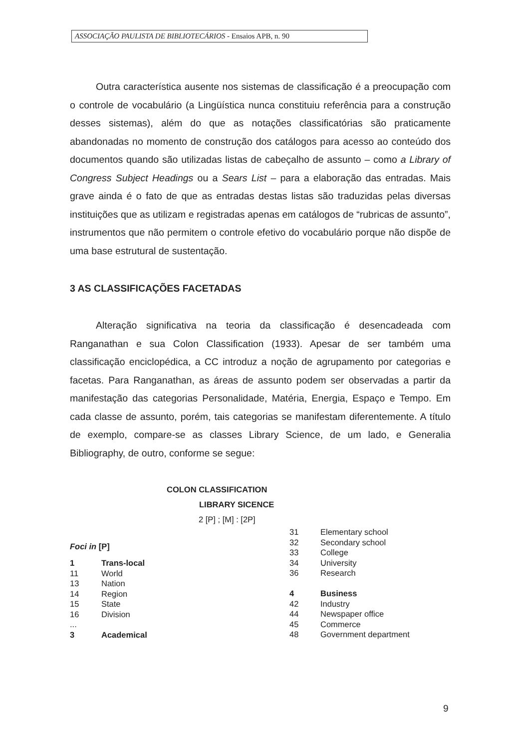ASSOCIAÇÃO PAULISTA DE BIBLIOTECÁRIOS - Ensaios APB, n. 90
Outra característica ausente nos sistemas de classificação é a preocupação com o controle de vocabulário (a Lingüística nunca constituiu referência para a construção desses sistemas), além do que as notações classificatórias são praticamente abandonadas no momento de construção dos catálogos para acesso ao conteúdo dos documentos quando são utilizadas listas de cabeçalho de assunto – como a Library of Congress Subject Headings ou a Sears List – para a elaboração das entradas. Mais grave ainda é o fato de que as entradas destas listas são traduzidas pelas diversas instituições que as utilizam e registradas apenas em catálogos de “rubricas de assunto”, instrumentos que não permitem o controle efetivo do vocabulário porque não dispõe de uma base estrutural de sustentação.
3 AS CLASSIFICAÇÕES FACETADAS
Alteração significativa na teoria da classificação é desencadeada com Ranganathan e sua Colon Classification (1933). Apesar de ser também uma classificação enciclopédica, a CC introduz a noção de agrupamento por categorias e facetas. Para Ranganathan, as áreas de assunto podem ser observadas a partir da manifestação das categorias Personalidade, Matéria, Energia, Espaço e Tempo. Em cada classe de assunto, porém, tais categorias se manifestam diferentemente. A título de exemplo, compare-se as classes Library Science, de um lado, e Generalia Bibliography, de outro, conforme se segue:
COLON CLASSIFICATION
LIBRARY SICENCE
2 [P] ; [M] : [2P]
Foci in [P]
| 1 | Trans-local |
| 11 | World |
| 13 | Nation |
| 14 | Region |
| 15 | State |
| 16 | Division |
| ... | |
| 3 | Academical |
| 31 | Elementary school |
| 32 | Secondary school |
| 33 | College |
| 34 | University |
| 36 | Research |
| 4 | Business |
| 42 | Industry |
| 44 | Newspaper office |
| 45 | Commerce |
| 48 | Government department |
9